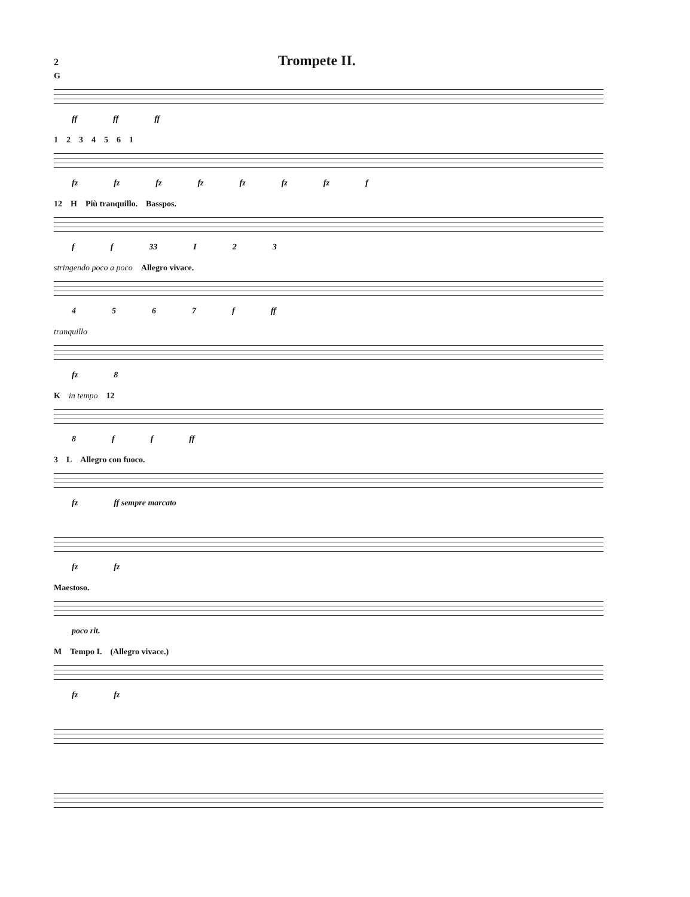2 Trompete II.
G
ff ff ff
1234561
fz fz fz fz fz fz fz f
12 H Più tranquillo. Basspos.
ff 33 I 23
stringendo poco a poco Allegro vivace.
4567 f ff
tranquillo
fz 8
Kin tempo 12
8 ff ff
3 L Allegro con fuoco.
fz ff sempre marcato
fz fz
Maestoso.
poco rit.
M Tempo I. (Allegro vivace.)
fz fz